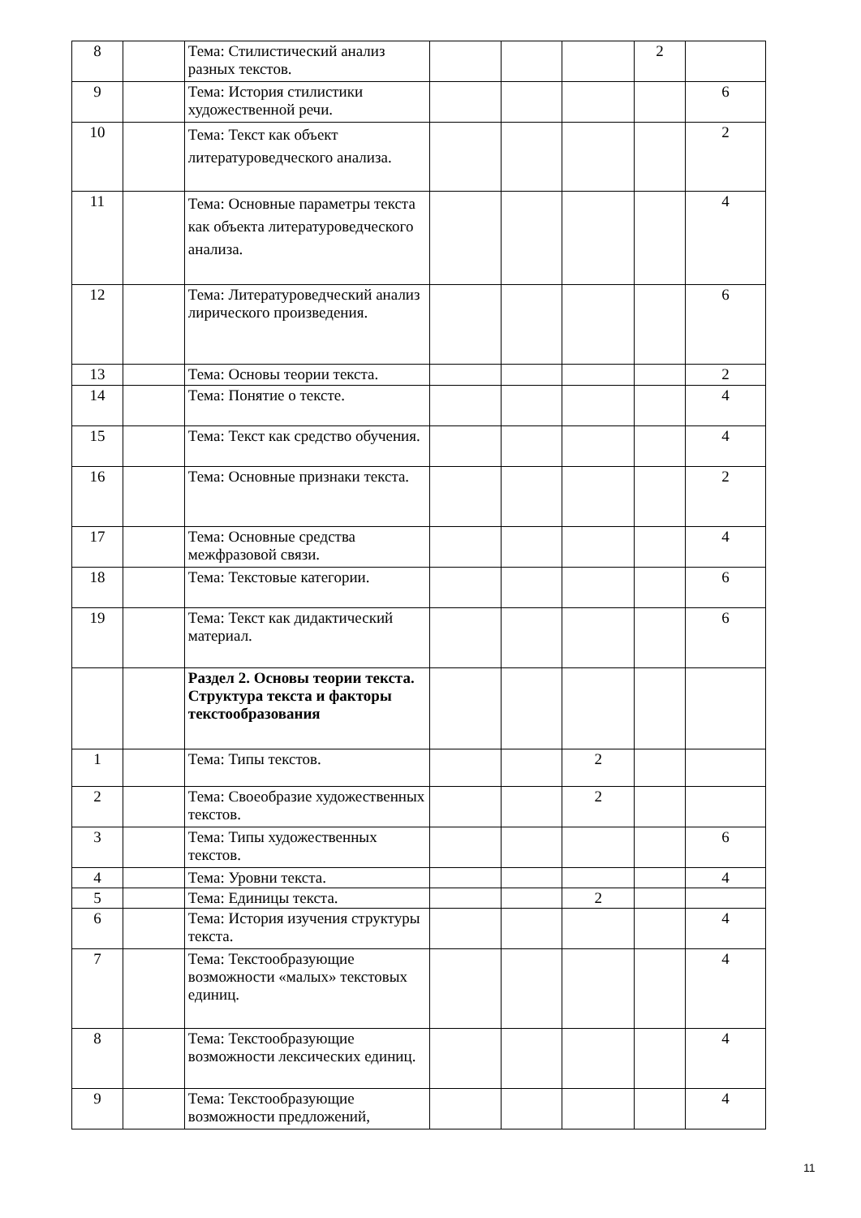| 8 | | Тема: Стилистический анализ разных текстов. | | | | 2 | |
| 9 | | Тема: История стилистики художественной речи. | | | | | 6 |
| 10 | | Тема: Текст как объект литературоведческого анализа. | | | | | 2 |
| 11 | | Тема: Основные параметры текста как объекта литературоведческого анализа. | | | | | 4 |
| 12 | | Тема: Литературоведческий анализ лирического произведения. | | | | | 6 |
| 13 | | Тема: Основы теории текста. | | | | | 2 |
| 14 | | Тема: Понятие о тексте. | | | | | 4 |
| 15 | | Тема: Текст как средство обучения. | | | | | 4 |
| 16 | | Тема: Основные признаки текста. | | | | | 2 |
| 17 | | Тема: Основные средства межфразовой связи. | | | | | 4 |
| 18 | | Тема: Текстовые категории. | | | | | 6 |
| 19 | | Тема: Текст как дидактический материал. | | | | | 6 |
| | | Раздел 2. Основы теории текста. Структура текста и факторы текстообразования | | | | | |
| 1 | | Тема: Типы текстов. | | | 2 | | |
| 2 | | Тема: Своеобразие художественных текстов. | | | 2 | | |
| 3 | | Тема: Типы художественных текстов. | | | | | 6 |
| 4 | | Тема: Уровни текста. | | | | | 4 |
| 5 | | Тема: Единицы текста. | | | 2 | | |
| 6 | | Тема: История изучения структуры текста. | | | | | 4 |
| 7 | | Тема: Текстообразующие возможности «малых» текстовых единиц. | | | | | 4 |
| 8 | | Тема: Текстообразующие возможности лексических единиц. | | | | | 4 |
| 9 | | Тема: Текстообразующие возможности предложений, | | | | | 4 |
11